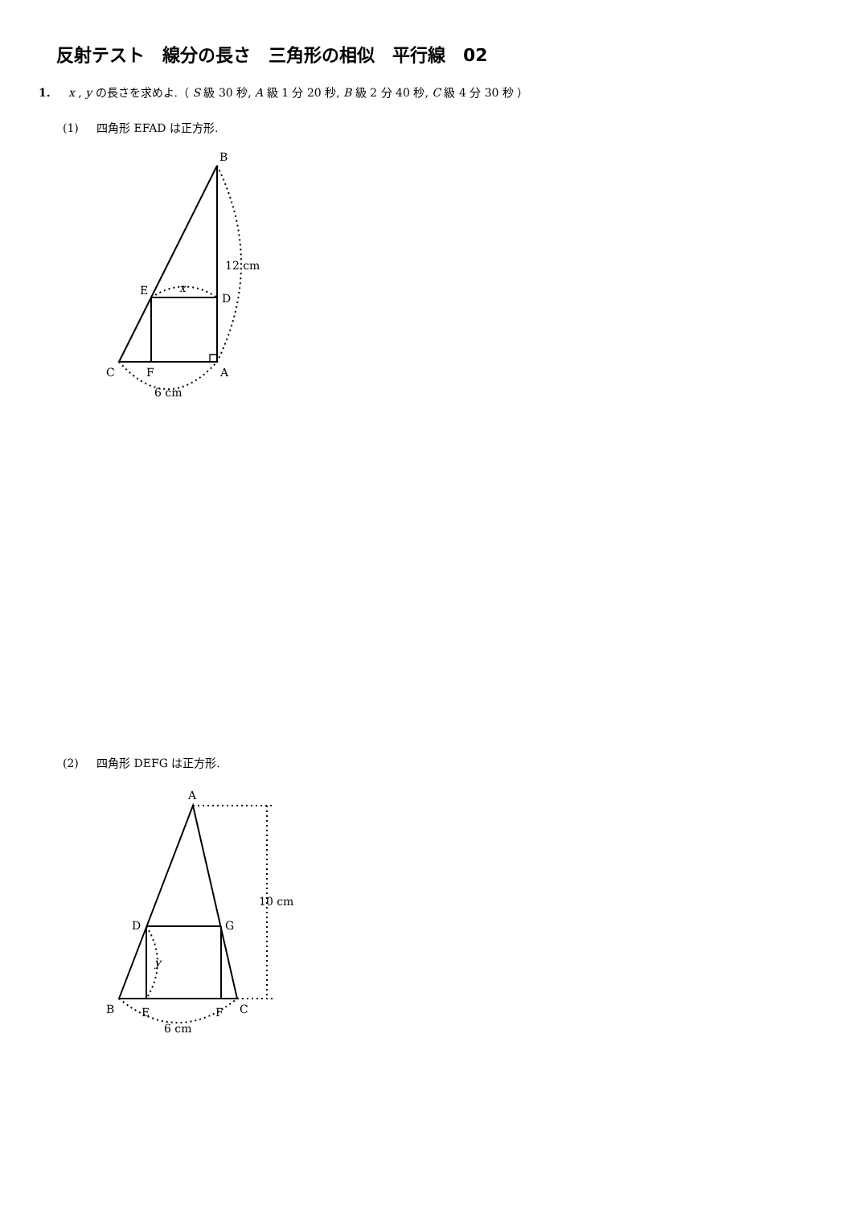反射テスト　線分の長さ　三角形の相似　平行線　02
1. x , y の長さを求めよ.（ S 級 30 秒, A 級 1 分 20 秒, B 級 2 分 40 秒, C 級 4 分 30 秒 ）
(1) 四角形 EFAD は正方形.
B
12 cm
E
x
D
C
F
A
6 cm
(2) 四角形 DEFG は正方形.
A
10 cm
D
G
y
B
E
F
C
6 cm